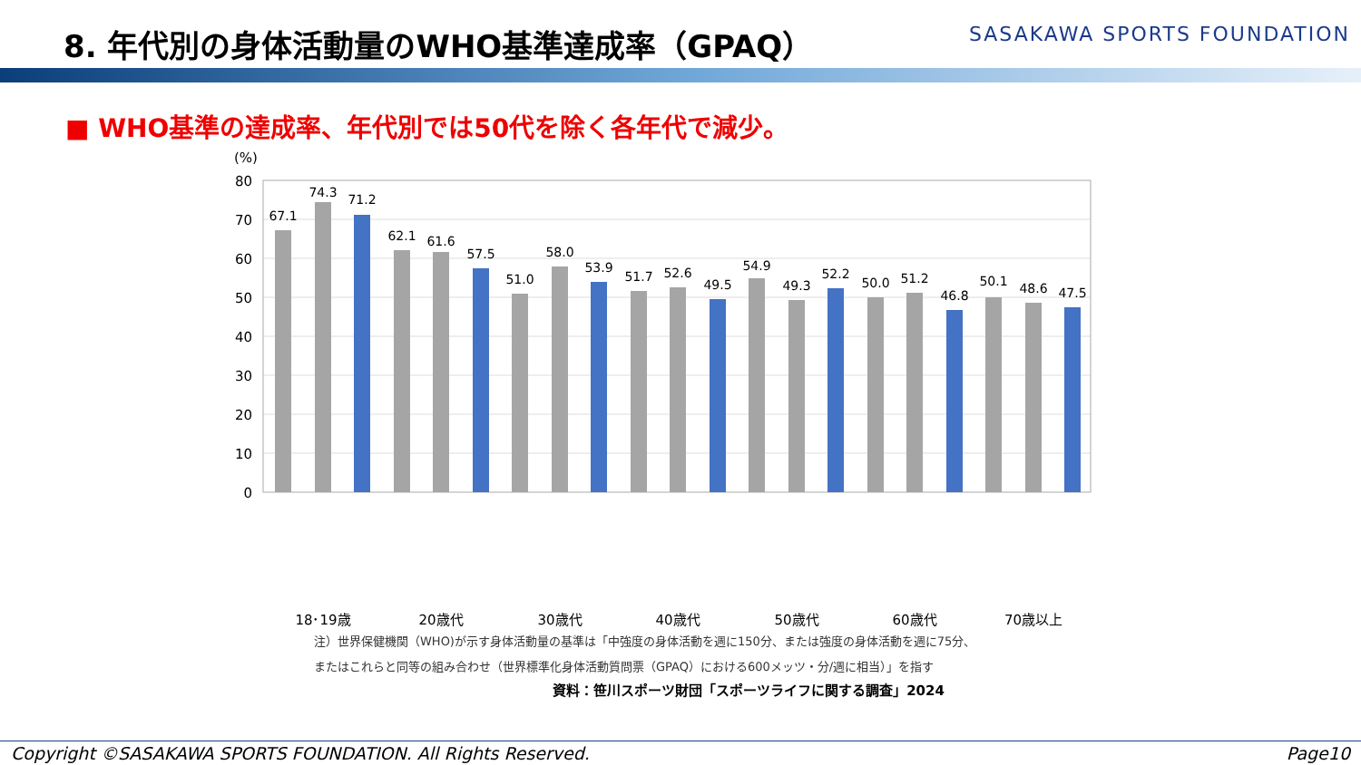8. 年代別の身体活動量のWHO基準達成率（GPAQ）
SASAKAWA SPORTS FOUNDATION
■ WHO基準の達成率、年代別では50代を除く各年代で減少。
(%)
80
70
60
50
40
30
20
10
0
67.1
74.3
71.2
62.1
61.6
57.5
51.0
58.0
53.9
51.7
52.6
49.5
54.9
49.3
52.2
50.0
51.2
46.8
50.1
48.6
47.5
18･19歳
20歳代
30歳代
40歳代
50歳代
60歳代
70歳以上
注）世界保健機関（WHO)が示す身体活動量の基準は「中強度の身体活動を週に150分、または強度の身体活動を週に75分、
またはこれらと同等の組み合わせ（世界標準化身体活動質問票（GPAQ）における600メッツ・分/週に相当）」を指す
資料：笹川スポーツ財団「スポーツライフに関する調査」2024
Copyright ©SASAKAWA SPORTS FOUNDATION. All Rights Reserved. Page10